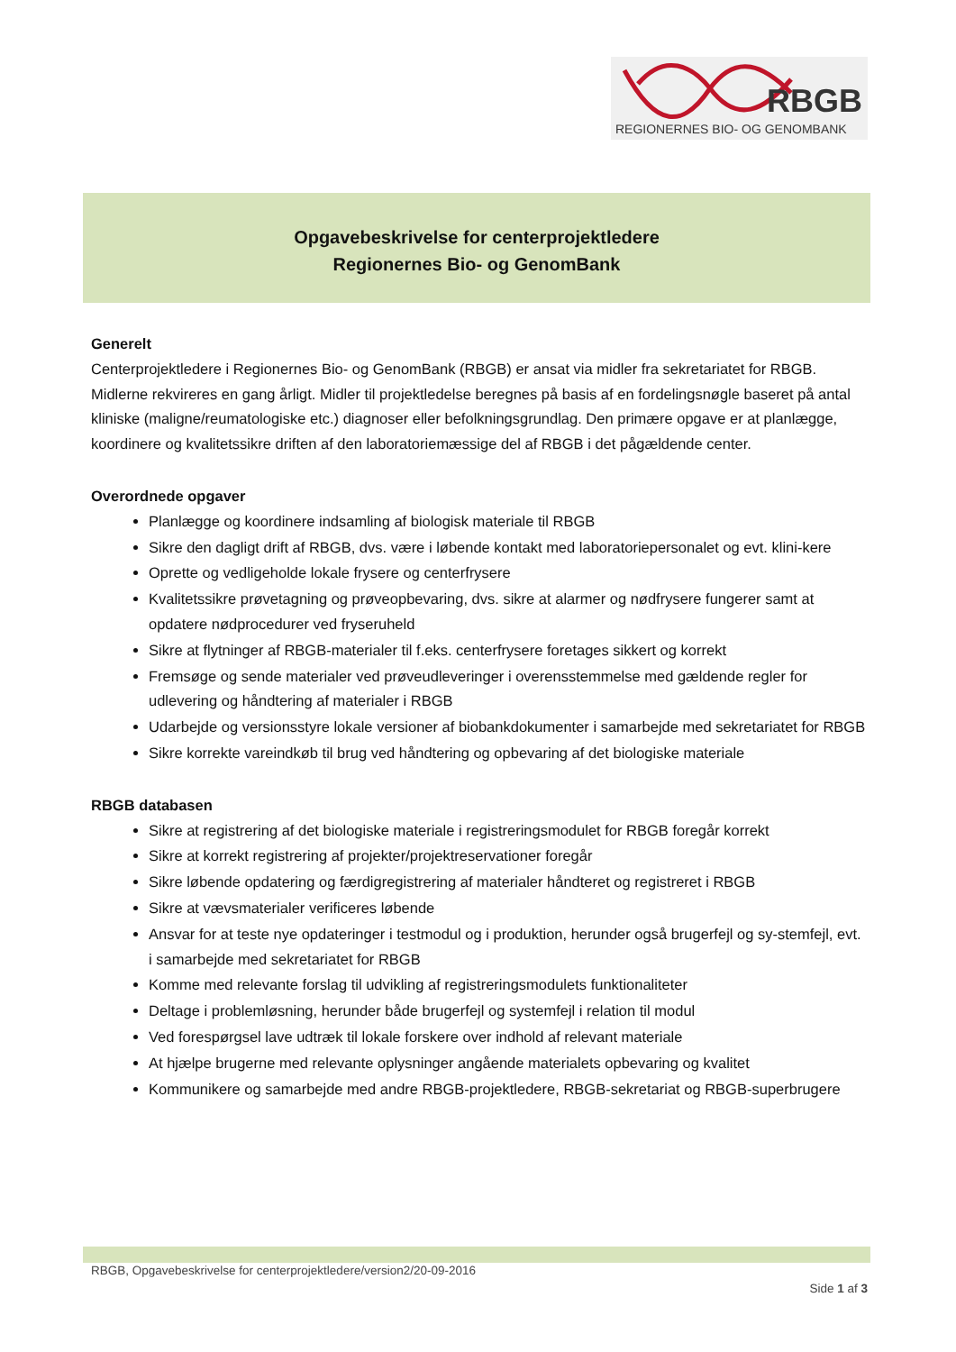RBGB
REGIONERNES BIO- OG GENOMBANK
Opgavebeskrivelse for centerprojektledere
Regionernes Bio- og GenomBank
Generelt
Centerprojektledere i Regionernes Bio- og GenomBank (RBGB) er ansat via midler fra sekretariatet for RBGB. Midlerne rekvireres en gang årligt. Midler til projektledelse beregnes på basis af en fordelingsnøgle baseret på antal kliniske (maligne/reumatologiske etc.) diagnoser eller befolkningsgrundlag. Den primære opgave er at planlægge, koordinere og kvalitetssikre driften af den laboratoriemæssige del af RBGB i det pågældende center.
Overordnede opgaver
Planlægge og koordinere indsamling af biologisk materiale til RBGB
Sikre den dagligt drift af RBGB, dvs. være i løbende kontakt med laboratoriepersonalet og evt. klini-kere
Oprette og vedligeholde lokale frysere og centerfrysere
Kvalitetssikre prøvetagning og prøveopbevaring, dvs. sikre at alarmer og nødfrysere fungerer samt at opdatere nødprocedurer ved fryseruheld
Sikre at flytninger af RBGB-materialer til f.eks. centerfrysere foretages sikkert og korrekt
Fremsøge og sende materialer ved prøveudleveringer i overensstemmelse med gældende regler for udlevering og håndtering af materialer i RBGB
Udarbejde og versionsstyre lokale versioner af biobankdokumenter i samarbejde med sekretariatet for RBGB
Sikre korrekte vareindkøb til brug ved håndtering og opbevaring af det biologiske materiale
RBGB databasen
Sikre at registrering af det biologiske materiale i registreringsmodulet for RBGB foregår korrekt
Sikre at korrekt registrering af projekter/projektreservationer foregår
Sikre løbende opdatering og færdigregistrering af materialer håndteret og registreret i RBGB
Sikre at vævsmaterialer verificeres løbende
Ansvar for at teste nye opdateringer i testmodul og i produktion, herunder også brugerfejl og sy-stemfejl, evt. i samarbejde med sekretariatet for RBGB
Komme med relevante forslag til udvikling af registreringsmodulets funktionaliteter
Deltage i problemløsning, herunder både brugerfejl og systemfejl i relation til modul
Ved forespørgsel lave udtræk til lokale forskere over indhold af relevant materiale
At hjælpe brugerne med relevante oplysninger angående materialets opbevaring og kvalitet
Kommunikere og samarbejde med andre RBGB-projektledere, RBGB-sekretariat og RBGB-superbrugere
RBGB, Opgavebeskrivelse for centerprojektledere/version2/20-09-2016
Side 1 af 3